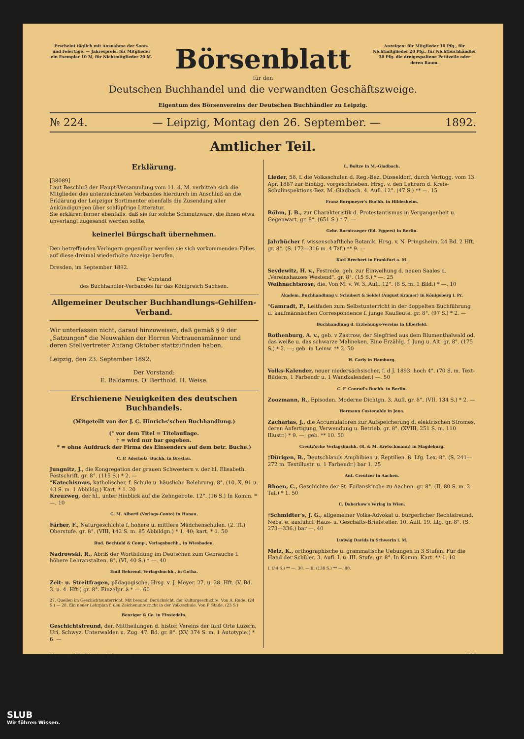Erscheint täglich mit Ausnahme der Sonn- und Feiertage. — Jahrespreis: für Mitglieder ein Exemplar 10 ℳ, für Nichtmitglieder 20 ℳ.
Börsenblatt
für den
Anzeigen: für Mitglieder 10 Pfg., für Nichtmitglieder 20 Pfg., für Nichtbuchhändler 30 Pfg. die dreigespaltene Petitzeile oder deren Raum.
Deutschen Buchhandel und die verwandten Geschäftszweige.
Eigentum des Börsenvereins der Deutschen Buchhändler zu Leipzig.
№ 224. — Leipzig, Montag den 26. September. — 1892.
Amtlicher Teil.
Erklärung.
[38089]
Laut Beschluß der Haupt-Versammlung vom 11. d. M. verbitten sich die Mitglieder des unterzeichneten Verbandes hierdurch im Anschluß an die Erklärung der Leipziger Sortimenter ebenfalls die Zusendung aller Ankündigungen über schlüpfrige Litteratur.
Sie erklären ferner ebenfalls, daß sie für solche Schmutzware, die ihnen etwa unverlangt zugesandt werden sollte,
keinerlei Bürgschaft übernehmen.
Den betreffenden Verlegern gegenüber werden sie sich vorkommenden Falles auf diese dreimal wiederholte Anzeige berufen.
Dresden, im September 1892.
Der Vorstand
des Buchhändler-Verbandes für das Königreich Sachsen.
Allgemeiner Deutscher Buchhandlungs-Gehilfen-Verband.
Wir unterlassen nicht, darauf hinzuweisen, daß gemäß § 9 der „Satzungen" die Neuwahlen der Herren Vertrauensmänner und deren Stellvertreter Anfang Oktober stattzufinden haben.
Leipzig, den 23. September 1892.
Der Vorstand:
E. Baldamus. O. Berthold. H. Weise.
Erschienene Neuigkeiten des deutschen Buchhandels.
(Mitgeteilt von der J. C. Hinrichs'schen Buchhandlung.)
(° vor dem Titel = Titelauflage.
† = wird nur bar gegeben.
* = ohne Aufdruck der Firma des Einsenders auf dem betr. Buche.)
C. P. Aderholz' Buchh. in Breslau.
Jungnitz, J., die Kongregation der grauen Schwestern v. der hl. Elisabeth. Festschrift. gr. 8°. (115 S.) * 2. —
°Katechismus, katholischer, f. Schule u. häusliche Belehrung. 8°. (10, X, 91 u. 43 S. m. 1 Abbildg.) Kart. * 1. 20
Kreuzweg, der hl., unter Hinblick auf die Zehngebote. 12°. (16 S.) In Komm. * —. 10
G. M. Alberti (Verlags-Conto) in Hanau.
Färber, F., Naturgeschichte f. höhere u. mittlere Mädchenschulen. (2. Tl.) Oberstufe. gr. 8°. (VIII, 142 S. m. 85 Abbildgn.) * 1. 40; kart. * 1. 50
Rud. Bechtold & Comp., Verlagsbuchh., in Wiesbaden.
Nadrowski, R., Abriß der Wortbildung im Deutschen zum Gebrauche f. höhere Lehranstalten. 8°. (VI, 40 S.) * —. 40
Emil Behrend, Verlagsbuchh., in Gotha.
Zeit- u. Streitfragen, pädagogische. Hrsg. v. J. Meyer. 27. u. 28. Hft. (V. Bd. 3. u. 4. Hft.) gr. 8°. Einzelpr. à * —. 60
27. Quellen im Geschichtsunterricht. Mit besond. Berücksicht. der Kulturgeschichte. Von A. Rude. (24 S.) — 28. Ein neuer Lehrplan f. den Zeichenunterricht in der Volksschule. Von P. Stade. (23 S.)
Benziger & Co. in Einsiedeln.
Geschichtsfreund, der. Mittheilungen d. histor. Vereins der fünf Orte Luzern, Uri, Schwyz, Unterwalden u. Zug. 47. Bd. gr. 8°. (XV, 374 S. m. 1 Autotypie.) * 6. —
L. Boltze in M.-Gladbach.
Lieder, 58, f. die Volksschulen d. Reg.-Bez. Düsseldorf, durch Verfügg. vom 13. Apr. 1887 zur Einübg. vorgeschrieben. Hrsg. v. den Lehrern d. Kreis-Schulinspektions-Bez. M.-Gladbach. 4. Aufl. 12°. (47 S.) ** —. 15
Franz Borgmeyer's Buchh. in Hildesheim.
Röhm, J. B., zur Charakteristik d. Protestantismus in Vergangenheit u. Gegenwart. gr. 8°. (651 S.) * 7. —
Gebr. Borntraeger (Ed. Eggers) in Berlin.
Jahrbücher f. wissenschaftliche Botanik. Hrsg. v. N. Pringsheim. 24 Bd. 2 Hft. gr. 8°. (S. 173—316 m. 4 Taf.) ** 9. —
Karl Brechert in Frankfurt a. M.
Seydewitz, H. v., Festrede, geh. zur Einweihung d. neuen Saales d. „Vereinshauses Westend". gr. 8°. (15 S.) * —. 25
Weihnachtsrose, die. Von M. v. W. 3. Aufl. 12°. (8 S. m. 1 Bild.) * —. 10
Akadem. Buchhandlung v. Schubert & Seidel (August Kramer) in Königsberg i. Pr.
°Gamradt, P., Leitfaden zum Selbstunterricht in der doppelten Buchführung u. kaufmännischen Correspondence f. junge Kaufleute. gr. 8°. (97 S.) * 2. —
Buchhandlung d. Erziehungs-Vereins in Elberfeld.
Rothenburg, A. v., geb. v Zastrow, der Siegfried aus dem Blumenthalwald od. das weiße u. das schwarze Malineken. Eine Erzählg. f. Jung u. Alt. gr. 8°. (175 S.) * 2. —; geb. in Leinw. ** 2. 50
H. Carly in Hamburg.
Volks-Kalender, neuer niedersächsischer, f. d J. 1893. hoch 4°. (70 S. m. Text-Bildern, 1 Farbendr u. 1 Wandkalender.) —. 50
C. F. Conrad's Buchh. in Berlin.
Zoozmann, R., Episoden. Moderne Dichtgn. 3. Aufl. gr. 8°. (VII, 134 S.) * 2. —
Hermann Costenoble in Jena.
Zacharias, J., die Accumulatoren zur Aufspeicherung d. elektrischen Stromes, deren Anfertigung, Verwendung u. Betrieb. gr. 8°. (XVIII, 251 S. m. 110 Illustr.) * 9. —; geb. ** 10. 50
Creutz'sche Verlagsbuchh. (R. & M. Kretschmann) in Magdeburg.
†Dürigen, B., Deutschlands Amphibien u. Reptilien. 8. Lfg. Lex.-8°. (S. 241—272 m. Textillustr. u. 1 Farbendr.) bar 1. 25
Ant. Creutzer in Aachen.
Rhoen, C., Geschichte der St. Foilanskirche zu Aachen. gr. 8°. (II, 80 S. m. 2 Taf.) * 1. 50
C. Daberkow's Verlag in Wien.
†Schmidter's, J. G., allgemeiner Volks-Advokat u. bürgerlicher Rechtsfreund. Nebst e. ausführl. Haus- u. Geschäfts-Briefsteller. 10. Aufl. 19. Lfg. gr. 8°. (S. 273—336.) bar —. 40
Ludwig Davids in Schwerin i. M.
Melz, K., orthographische u. grammatische Uebungen in 3 Stufen. Für die Hand der Schüler. 3. Aufl. I. u. III. Stufe. gr. 8°. In Komm. Kart. ** 1. 10
I. (34 S.) ** —. 30. — II. (138 S.) ** —. 80.
Neunundfünfzigster Jahrgang. 766
SLUB
Wir führen Wissen.